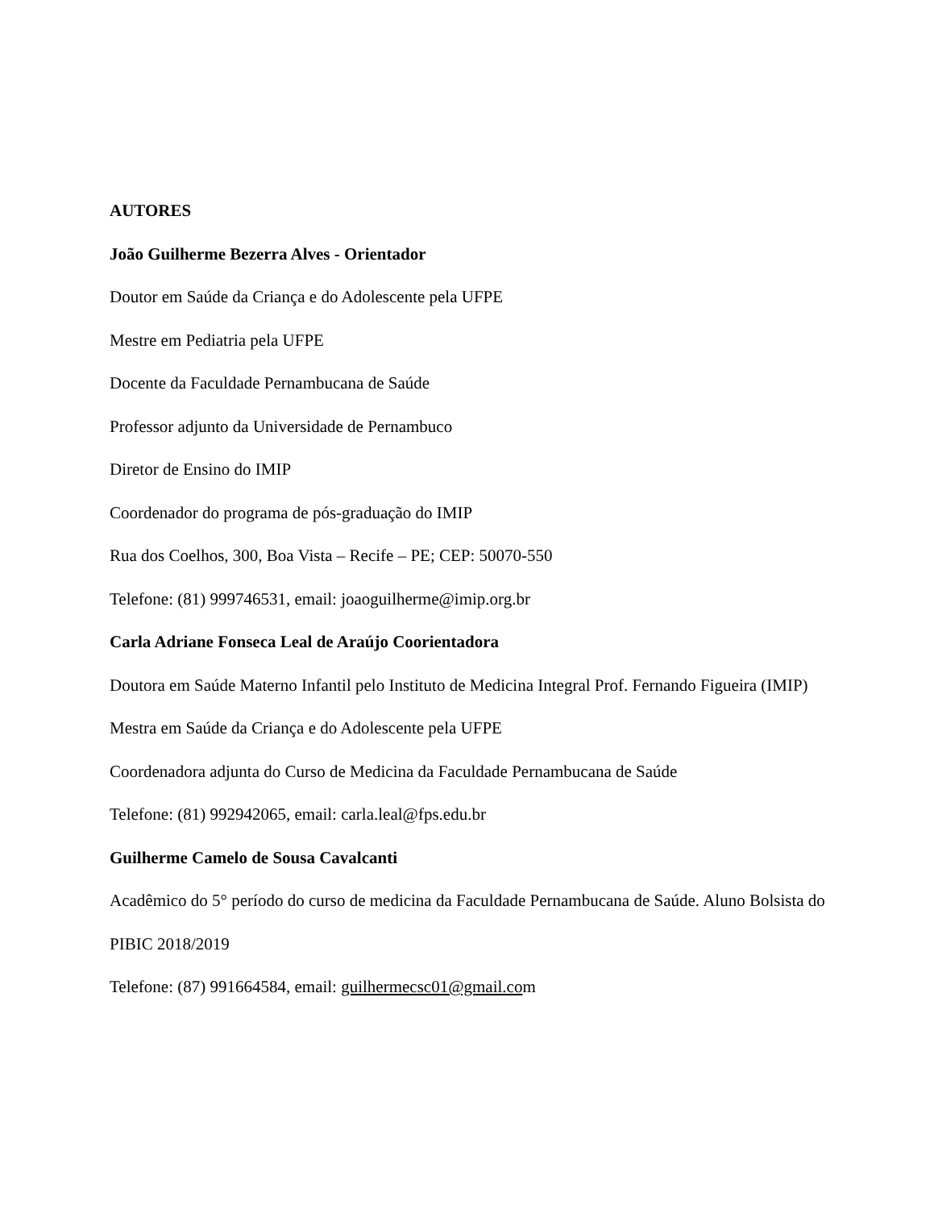AUTORES
João Guilherme Bezerra Alves - Orientador
Doutor em Saúde da Criança e do Adolescente pela UFPE
Mestre em Pediatria pela UFPE
Docente da Faculdade Pernambucana de Saúde
Professor adjunto da Universidade de Pernambuco
Diretor de Ensino do IMIP
Coordenador do programa de pós-graduação do IMIP
Rua dos Coelhos, 300, Boa Vista – Recife – PE; CEP: 50070-550
Telefone: (81) 999746531, email: joaoguilherme@imip.org.br
Carla Adriane Fonseca Leal de Araújo Coorientadora
Doutora em Saúde Materno Infantil pelo Instituto de Medicina Integral Prof. Fernando Figueira (IMIP)
Mestra em Saúde da Criança e do Adolescente pela UFPE
Coordenadora adjunta do Curso de Medicina da Faculdade Pernambucana de Saúde
Telefone: (81) 992942065, email: carla.leal@fps.edu.br
Guilherme Camelo de Sousa Cavalcanti
Acadêmico do 5° período do curso de medicina da Faculdade Pernambucana de Saúde. Aluno Bolsista do PIBIC 2018/2019
Telefone: (87) 991664584, email: guilhermecsc01@gmail.com